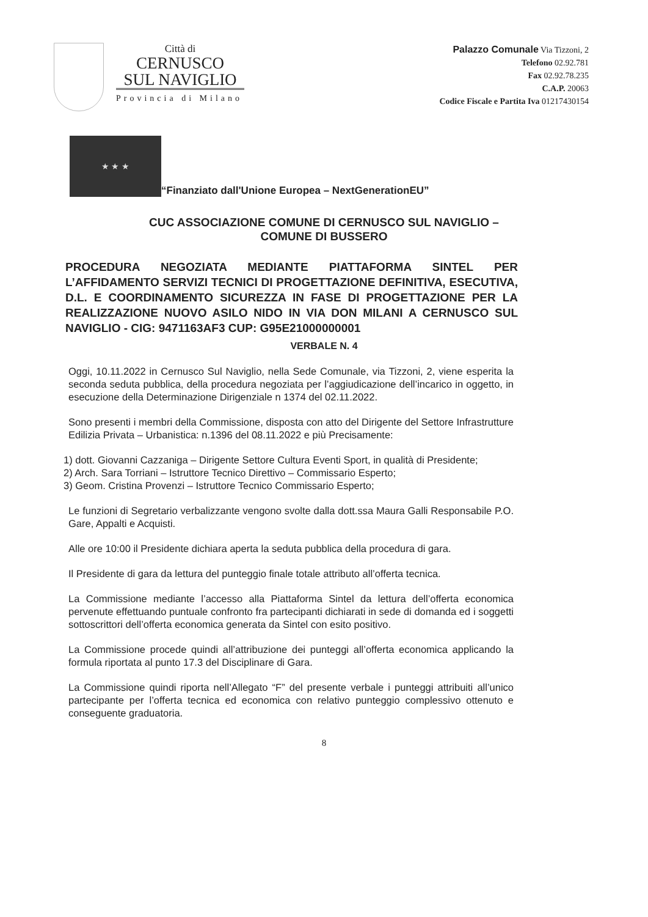Città di
CERNUSCO
SUL NAVIGLIO
Provincia di Milano
Palazzo Comunale Via Tizzoni, 2
Telefono 02.92.781
Fax 02.92.78.235
C.A.P. 20063
Codice Fiscale e Partita Iva 01217430154
★ ★ ★
“Finanziato dall'Unione Europea – NextGenerationEU”
CUC ASSOCIAZIONE COMUNE DI CERNUSCO SUL NAVIGLIO –
COMUNE DI BUSSERO
PROCEDURA NEGOZIATA MEDIANTE PIATTAFORMA SINTEL PER L’AFFIDAMENTO SERVIZI TECNICI DI PROGETTAZIONE DEFINITIVA, ESECUTIVA, D.L. E COORDINAMENTO SICUREZZA IN FASE DI PROGETTAZIONE PER LA REALIZZAZIONE NUOVO ASILO NIDO IN VIA DON MILANI A CERNUSCO SUL NAVIGLIO - CIG: 9471163AF3 CUP: G95E21000000001
VERBALE N. 4
Oggi, 10.11.2022 in Cernusco Sul Naviglio, nella Sede Comunale, via Tizzoni, 2, viene esperita la seconda seduta pubblica, della procedura negoziata per l’aggiudicazione dell’incarico in oggetto, in esecuzione della Determinazione Dirigenziale n 1374 del 02.11.2022.
Sono presenti i membri della Commissione, disposta con atto del Dirigente del Settore Infrastrutture Edilizia Privata – Urbanistica: n.1396 del 08.11.2022 e più Precisamente:
1) dott. Giovanni Cazzaniga – Dirigente Settore Cultura Eventi Sport, in qualità di Presidente;
2) Arch. Sara Torriani – Istruttore Tecnico Direttivo – Commissario Esperto;
3) Geom. Cristina Provenzi – Istruttore Tecnico Commissario Esperto;
Le funzioni di Segretario verbalizzante vengono svolte dalla dott.ssa Maura Galli Responsabile P.O. Gare, Appalti e Acquisti.
Alle ore 10:00 il Presidente dichiara aperta la seduta pubblica della procedura di gara.
Il Presidente di gara da lettura del punteggio finale totale attributo all’offerta tecnica.
La Commissione mediante l’accesso alla Piattaforma Sintel da lettura dell’offerta economica pervenute effettuando puntuale confronto fra partecipanti dichiarati in sede di domanda ed i soggetti sottoscrittori dell’offerta economica generata da Sintel con esito positivo.
La Commissione procede quindi all’attribuzione dei punteggi all’offerta economica applicando la formula riportata al punto 17.3 del Disciplinare di Gara.
La Commissione quindi riporta nell’Allegato “F” del presente verbale i punteggi attribuiti all’unico partecipante per l’offerta tecnica ed economica con relativo punteggio complessivo ottenuto e conseguente graduatoria.
8